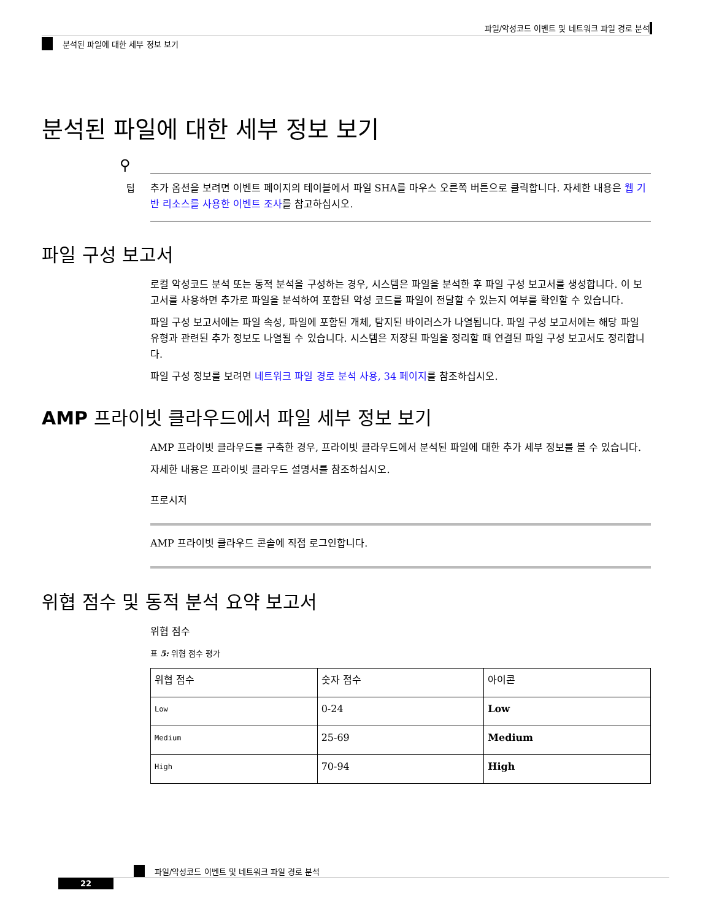파일/악성코드 이벤트 및 네트워크 파일 경로 분석
분석된 파일에 대한 세부 정보 보기
분석된 파일에 대한 세부 정보 보기
⚲
팁
추가 옵션을 보려면 이벤트 페이지의 테이블에서 파일 SHA를 마우스 오른쪽 버튼으로 클릭합니다. 자세한 내용은 웹 기반 리소스를 사용한 이벤트 조사를 참고하십시오.
파일 구성 보고서
로컬 악성코드 분석 또는 동적 분석을 구성하는 경우, 시스템은 파일을 분석한 후 파일 구성 보고서를 생성합니다. 이 보고서를 사용하면 추가로 파일을 분석하여 포함된 악성 코드를 파일이 전달할 수 있는지 여부를 확인할 수 있습니다.
파일 구성 보고서에는 파일 속성, 파일에 포함된 개체, 탐지된 바이러스가 나열됩니다. 파일 구성 보고서에는 해당 파일 유형과 관련된 추가 정보도 나열될 수 있습니다. 시스템은 저장된 파일을 정리할 때 연결된 파일 구성 보고서도 정리합니다.
파일 구성 정보를 보려면 네트워크 파일 경로 분석 사용, 34 페이지를 참조하십시오.
AMP 프라이빗 클라우드에서 파일 세부 정보 보기
AMP 프라이빗 클라우드를 구축한 경우, 프라이빗 클라우드에서 분석된 파일에 대한 추가 세부 정보를 볼 수 있습니다.
자세한 내용은 프라이빗 클라우드 설명서를 참조하십시오.
프로시저
AMP 프라이빗 클라우드 콘솔에 직접 로그인합니다.
위협 점수 및 동적 분석 요약 보고서
위협 점수
표 5: 위협 점수 평가
| 위협 점수 | 숫자 점수 | 아이콘 |
| --- | --- | --- |
| Low | 0-24 | Low |
| Medium | 25-69 | Medium |
| High | 70-94 | High |
파일/악성코드 이벤트 및 네트워크 파일 경로 분석
22